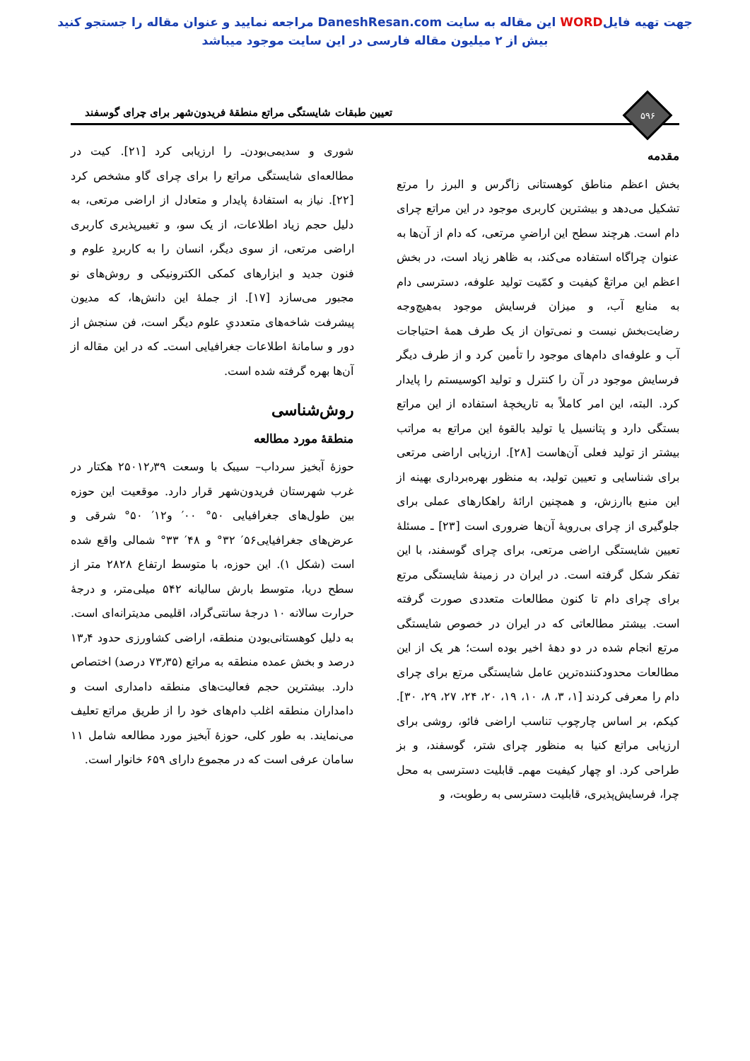جهت تهیه فایلWORD این مقاله به سایت DaneshResan.com مراجعه نمایید و عنوان مقاله را جستجو کنید
بیش از ۲ میلیون مقاله فارسی در این سایت موجود میباشد
۵۹۶
تعیین طبقات شایستگی مراتع منطقهٔ فریدون‌شهر برای چرای گوسفند
مقدمه
بخش اعظم مناطق کوهستانی زاگرس و البرز را مرتع تشکیل می‌دهد و بیشترین کاربری موجود در این مراتع چرای دام است. هرچند سطح این اراضیِ مرتعی، که دام از آن‌ها به عنوان چراگاه استفاده می‌کند، به ظاهر زیاد است، در بخش اعظم این مراتعْ کیفیت و کمّیت تولید علوفه، دسترسی دام به منابع آب، و میزان فرسایش موجود به‌هیچ‌وجه رضایت‌بخش نیست و نمی‌توان از یک طرف همهٔ احتیاجات آب و علوفه‌ای دام‌های موجود را تأمین کرد و از طرف دیگر فرسایش موجود در آن را کنترل و تولید اکوسیستم را پایدار کرد. البته، این امر کاملاً به تاریخچهٔ استفاده از این مراتع بستگی دارد و پتانسیل یا تولید بالقوهٔ این مراتع به مراتب بیشتر از تولید فعلی آن‌هاست [۲۸]. ارزیابی اراضی مرتعی برای شناسایی و تعیین تولید، به منظور بهره‌برداری بهینه از این منبع باارزش، و همچنین ارائهٔ راهکارهای عملی برای جلوگیری از چرای بی‌رویهٔ آن‌ها ضروری است [۲۳] ـ مسئلهٔ تعیین شایستگی اراضی مرتعی، برای چرای گوسفند، با این تفکر شکل گرفته است. در ایران در زمینهٔ شایستگی مرتع برای چرای دام تا کنون مطالعات متعددی صورت گرفته است. بیشتر مطالعاتی که در ایران در خصوص شایستگی مرتع انجام شده در دو دههٔ اخیر بوده است؛ هر یک از این مطالعات محدودکننده‌ترین عامل شایستگی مرتع برای چرای دام را معرفی کردند [۱، ۳، ۸، ۱۰، ۱۹، ۲۰، ۲۴، ۲۷، ۲۹، ۳۰]. کیکم، بر اساس چارچوب تناسب اراضی فائو، روشی برای ارزیابی مراتع کنیا به منظور چرای شتر، گوسفند، و بز طراحی کرد. او چهار کیفیت مهم‌ـ قابلیت دسترسی به محل چرا، فرسایش‌پذیری، قابلیت دسترسی به رطوبت، و
شوری و سدیمی‌بودن‌ـ را ارزیابی کرد [۲۱]. کیت در مطالعه‌ای شایستگی مراتع را برای چرای گاو مشخص کرد [۲۲]. نیاز به استفادهٔ پایدار و متعادل از اراضی مرتعی، به دلیل حجم زیاد اطلاعات، از یک سو، و تغییرپذیری کاربری اراضی مرتعی، از سوی دیگر، انسان را به کاربردِ علوم و فنون جدید و ابزارهای کمکی الکترونیکی و روش‌های نو مجبور می‌سازد [۱۷]. از جملهٔ این دانش‌ها، که مدیون پیشرفت شاخه‌های متعددیِ علوم دیگر است، فن سنجش از دور و سامانهٔ اطلاعات جغرافیایی است‌ـ که در این مقاله از آن‌ها بهره گرفته شده است.
روش‌شناسی
منطقهٔ مورد مطالعه
حوزهٔ آبخیز سرداب– سیبک با وسعت ۲۵۰۱۲٫۳۹ هکتار در غرب شهرستان فریدون‌شهر قرار دارد. موقعیت این حوزه بین طول‌های جغرافیایی ۵۰° ۰۰′ و۱۲′ ۵۰° شرقی و عرض‌های جغرافیایی۵۶′ ۳۲° و ۴۸′ ۳۳° شمالی واقع شده است (شکل ۱). این حوزه، با متوسط ارتفاع ۲۸۲۸ متر از سطح دریا، متوسط بارش سالیانه ۵۴۲ میلی‌متر، و درجهٔ حرارت سالانه ۱۰ درجهٔ سانتی‌گراد، اقلیمی مدیترانه‌ای است. به دلیل کوهستانی‌بودن منطقه، اراضی کشاورزی حدود ۱۳٫۴ درصد و بخش عمده منطقه به مراتع (۷۳٫۳۵ درصد) اختصاص دارد. بیشترین حجم فعالیت‌های منطقه دامداری است و دامداران منطقه اغلب دام‌های خود را از طریق مراتع تعلیف می‌نمایند. به طور کلی، حوزهٔ آبخیز مورد مطالعه شامل ۱۱ سامان عرفی است که در مجموع دارای ۶۵۹ خانوار است.